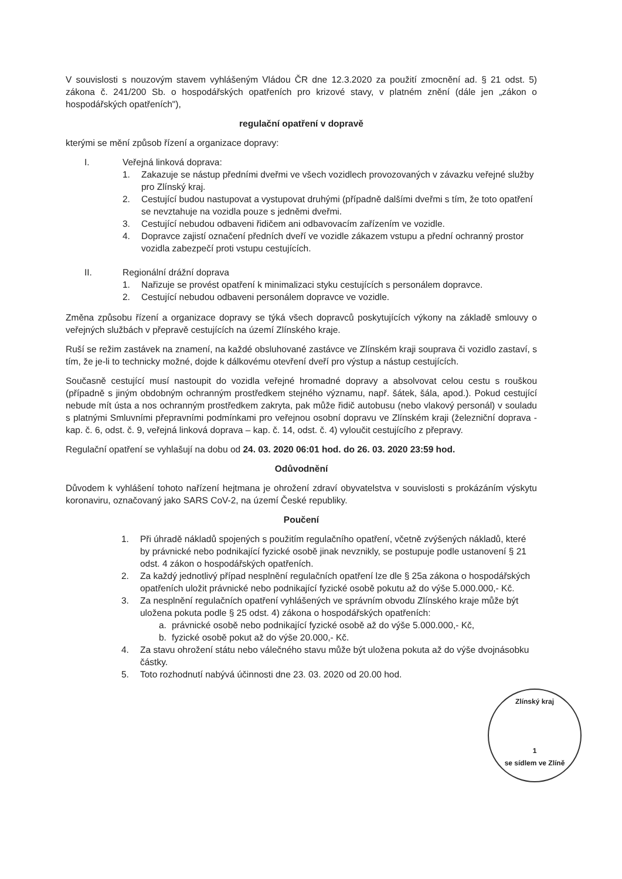V souvislosti s nouzovým stavem vyhlášeným Vládou ČR dne 12.3.2020 za použití zmocnění ad. § 21 odst. 5) zákona č. 241/200 Sb. o hospodářských opatřeních pro krizové stavy, v platném znění (dále jen „zákon o hospodářských opatřeních"),
regulační opatření v dopravě
kterými se mění způsob řízení a organizace dopravy:
I. Veřejná linková doprava:
1. Zakazuje se nástup předními dveřmi ve všech vozidlech provozovaných v závazku veřejné služby pro Zlínský kraj.
2. Cestující budou nastupovat a vystupovat druhými (případně dalšími dveřmi s tím, že toto opatření se nevztahuje na vozidla pouze s jedněmi dveřmi.
3. Cestující nebudou odbaveni řidičem ani odbavovacím zařízením ve vozidle.
4. Dopravce zajistí označení předních dveří ve vozidle zákazem vstupu a přední ochranný prostor vozidla zabezpečí proti vstupu cestujících.
II. Regionální drážní doprava
1. Nařizuje se provést opatření k minimalizaci styku cestujících s personálem dopravce.
2. Cestující nebudou odbaveni personálem dopravce ve vozidle.
Změna způsobu řízení a organizace dopravy se týká všech dopravců poskytujících výkony na základě smlouvy o veřejných službách v přepravě cestujících na území Zlínského kraje.
Ruší se režim zastávek na znamení, na každé obsluhované zastávce ve Zlínském kraji souprava či vozidlo zastaví, s tím, že je-li to technicky možné, dojde k dálkovému otevření dveří pro výstup a nástup cestujících.
Současně cestující musí nastoupit do vozidla veřejné hromadné dopravy a absolvovat celou cestu s rouškou (případně s jiným obdobným ochranným prostředkem stejného významu, např. šátek, šála, apod.). Pokud cestující nebude mít ústa a nos ochranným prostředkem zakryta, pak může řidič autobusu (nebo vlakový personál) v souladu s platnými Smluvními přepravními podmínkami pro veřejnou osobní dopravu ve Zlínském kraji (železniční doprava - kap. č. 6, odst. č. 9, veřejná linková doprava – kap. č. 14, odst. č. 4) vyloučit cestujícího z přepravy.
Regulační opatření se vyhlašují na dobu od 24. 03. 2020 06:01 hod. do 26. 03. 2020 23:59 hod.
Odůvodnění
Důvodem k vyhlášení tohoto nařízení hejtmana je ohrožení zdraví obyvatelstva v souvislosti s prokázáním výskytu koronaviru, označovaný jako SARS CoV-2, na území České republiky.
Poučení
1. Při úhradě nákladů spojených s použitím regulačního opatření, včetně zvýšených nákladů, které by právnické nebo podnikající fyzické osobě jinak nevznikly, se postupuje podle ustanovení § 21 odst. 4 zákon o hospodářských opatřeních.
2. Za každý jednotlivý případ nesplnění regulačních opatření lze dle § 25a zákona o hospodářských opatřeních uložit právnické nebo podnikající fyzické osobě pokutu až do výše 5.000.000,- Kč.
3. Za nesplnění regulačních opatření vyhlášených ve správním obvodu Zlínského kraje může být uložena pokuta podle § 25 odst. 4) zákona o hospodářských opatřeních:
a. právnické osobě nebo podnikající fyzické osobě až do výše 5.000.000,- Kč,
b. fyzické osobě pokut až do výše 20.000,- Kč.
4. Za stavu ohrožení státu nebo válečného stavu může být uložena pokuta až do výše dvojnásobku částky.
5. Toto rozhodnutí nabývá účinnosti dne 23. 03. 2020 od 20.00 hod.
Zlínský kraj
1
se sídlem ve Zlíně